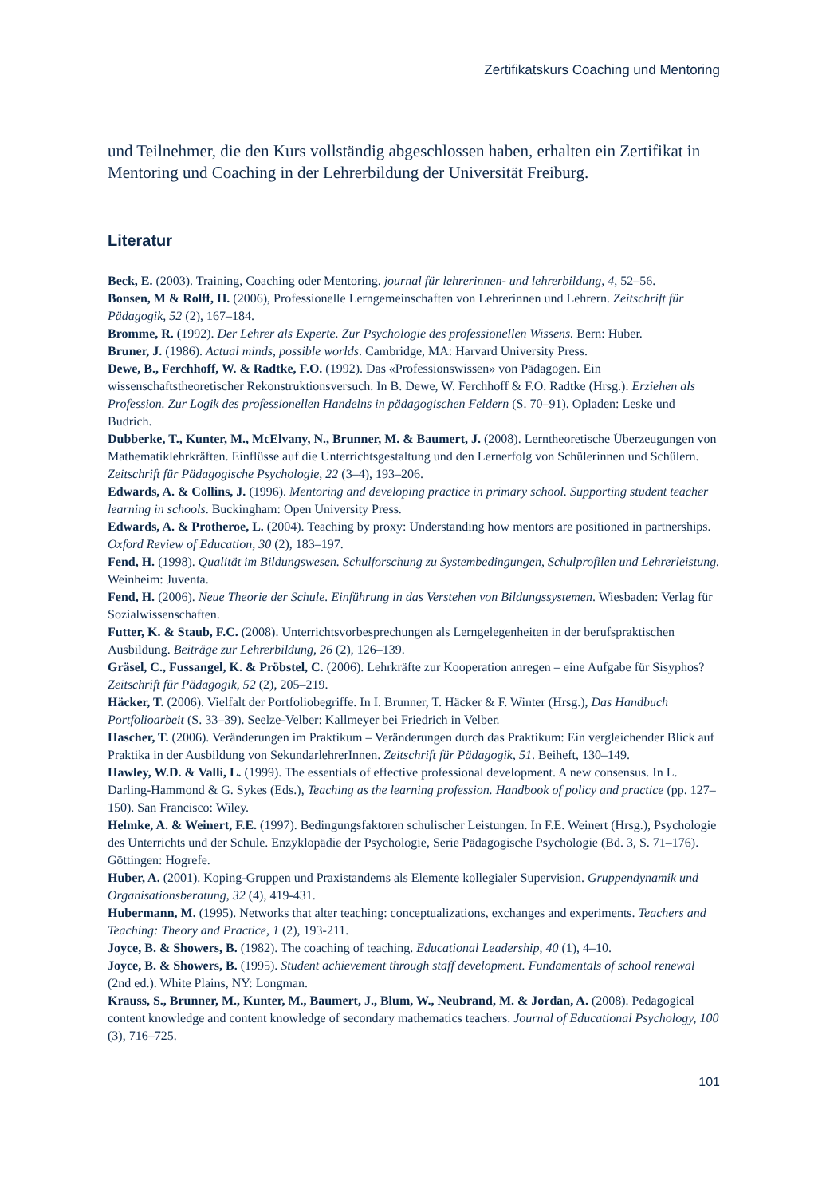Zertifikatskurs Coaching und Mentoring
und Teilnehmer, die den Kurs vollständig abgeschlossen haben, erhalten ein Zertifikat in Mentoring und Coaching in der Lehrerbildung der Universität Freiburg.
Literatur
Beck, E. (2003). Training, Coaching oder Mentoring. journal für lehrerinnen- und lehrerbildung, 4, 52–56.
Bonsen, M & Rolff, H. (2006), Professionelle Lerngemeinschaften von Lehrerinnen und Lehrern. Zeitschrift für Pädagogik, 52 (2), 167–184.
Bromme, R. (1992). Der Lehrer als Experte. Zur Psychologie des professionellen Wissens. Bern: Huber.
Bruner, J. (1986). Actual minds, possible worlds. Cambridge, MA: Harvard University Press.
Dewe, B., Ferchhoff, W. & Radtke, F.O. (1992). Das «Professionswissen» von Pädagogen. Ein wissenschaftstheoretischer Rekonstruktionsversuch. In B. Dewe, W. Ferchhoff & F.O. Radtke (Hrsg.). Erziehen als Profession. Zur Logik des professionellen Handelns in pädagogischen Feldern (S. 70–91). Opladen: Leske und Budrich.
Dubberke, T., Kunter, M., McElvany, N., Brunner, M. & Baumert, J. (2008). Lerntheoretische Überzeugungen von Mathematiklehrkräften. Einflüsse auf die Unterrichtsgestaltung und den Lernerfolg von Schülerinnen und Schülern. Zeitschrift für Pädagogische Psychologie, 22 (3–4), 193–206.
Edwards, A. & Collins, J. (1996). Mentoring and developing practice in primary school. Supporting student teacher learning in schools. Buckingham: Open University Press.
Edwards, A. & Protheroe, L. (2004). Teaching by proxy: Understanding how mentors are positioned in partnerships. Oxford Review of Education, 30 (2), 183–197.
Fend, H. (1998). Qualität im Bildungswesen. Schulforschung zu Systembedingungen, Schulprofilen und Lehrerleistung. Weinheim: Juventa.
Fend, H. (2006). Neue Theorie der Schule. Einführung in das Verstehen von Bildungssystemen. Wiesbaden: Verlag für Sozialwissenschaften.
Futter, K. & Staub, F.C. (2008). Unterrichtsvorbesprechungen als Lerngelegenheiten in der berufspraktischen Ausbildung. Beiträge zur Lehrerbildung, 26 (2), 126–139.
Gräsel, C., Fussangel, K. & Pröbstel, C. (2006). Lehrkräfte zur Kooperation anregen – eine Aufgabe für Sisyphos? Zeitschrift für Pädagogik, 52 (2), 205–219.
Häcker, T. (2006). Vielfalt der Portfoliobegriffe. In I. Brunner, T. Häcker & F. Winter (Hrsg.), Das Handbuch Portfolioarbeit (S. 33–39). Seelze-Velber: Kallmeyer bei Friedrich in Velber.
Hascher, T. (2006). Veränderungen im Praktikum – Veränderungen durch das Praktikum: Ein vergleichender Blick auf Praktika in der Ausbildung von SekundarlehrerInnen. Zeitschrift für Pädagogik, 51. Beiheft, 130–149.
Hawley, W.D. & Valli, L. (1999). The essentials of effective professional development. A new consensus. In L. Darling-Hammond & G. Sykes (Eds.), Teaching as the learning profession. Handbook of policy and practice (pp. 127–150). San Francisco: Wiley.
Helmke, A. & Weinert, F.E. (1997). Bedingungsfaktoren schulischer Leistungen. In F.E. Weinert (Hrsg.), Psychologie des Unterrichts und der Schule. Enzyklopädie der Psychologie, Serie Pädagogische Psychologie (Bd. 3, S. 71–176). Göttingen: Hogrefe.
Huber, A. (2001). Koping-Gruppen und Praxistandems als Elemente kollegialer Supervision. Gruppendynamik und Organisationsberatung, 32 (4), 419-431.
Hubermann, M. (1995). Networks that alter teaching: conceptualizations, exchanges and experiments. Teachers and Teaching: Theory and Practice, 1 (2), 193-211.
Joyce, B. & Showers, B. (1982). The coaching of teaching. Educational Leadership, 40 (1), 4–10.
Joyce, B. & Showers, B. (1995). Student achievement through staff development. Fundamentals of school renewal (2nd ed.). White Plains, NY: Longman.
Krauss, S., Brunner, M., Kunter, M., Baumert, J., Blum, W., Neubrand, M. & Jordan, A. (2008). Pedagogical content knowledge and content knowledge of secondary mathematics teachers. Journal of Educational Psychology, 100 (3), 716–725.
101